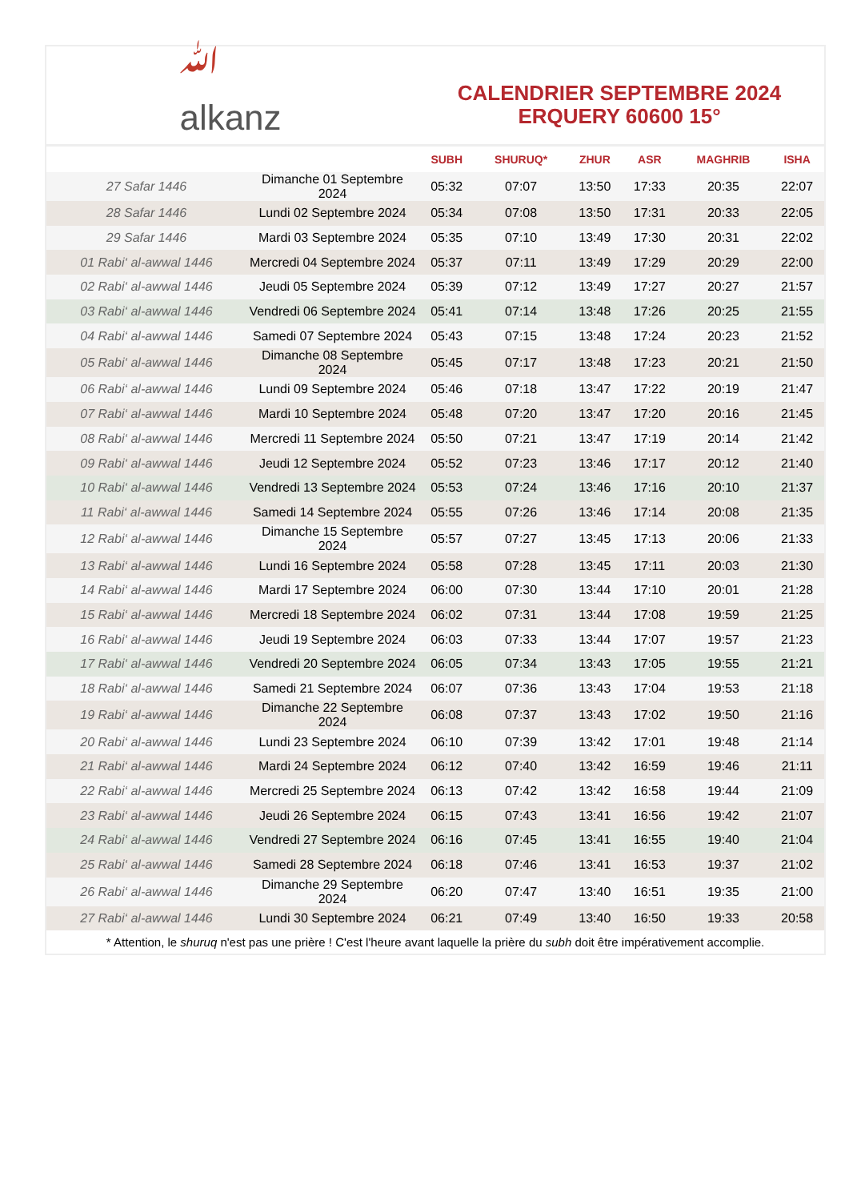ﷲ
alkanz
CALENDRIER SEPTEMBRE 2024
ERQUERY 60600 15°
| | | SUBH | SHURUQ* | ZHUR | ASR | MAGHRIB | ISHA |
| --- | --- | --- | --- | --- | --- | --- | --- |
| 27 Safar 1446 | Dimanche 01 Septembre 2024 | 05:32 | 07:07 | 13:50 | 17:33 | 20:35 | 22:07 |
| 28 Safar 1446 | Lundi 02 Septembre 2024 | 05:34 | 07:08 | 13:50 | 17:31 | 20:33 | 22:05 |
| 29 Safar 1446 | Mardi 03 Septembre 2024 | 05:35 | 07:10 | 13:49 | 17:30 | 20:31 | 22:02 |
| 01 Rabi‘ al-awwal 1446 | Mercredi 04 Septembre 2024 | 05:37 | 07:11 | 13:49 | 17:29 | 20:29 | 22:00 |
| 02 Rabi‘ al-awwal 1446 | Jeudi 05 Septembre 2024 | 05:39 | 07:12 | 13:49 | 17:27 | 20:27 | 21:57 |
| 03 Rabi‘ al-awwal 1446 | Vendredi 06 Septembre 2024 | 05:41 | 07:14 | 13:48 | 17:26 | 20:25 | 21:55 |
| 04 Rabi‘ al-awwal 1446 | Samedi 07 Septembre 2024 | 05:43 | 07:15 | 13:48 | 17:24 | 20:23 | 21:52 |
| 05 Rabi‘ al-awwal 1446 | Dimanche 08 Septembre 2024 | 05:45 | 07:17 | 13:48 | 17:23 | 20:21 | 21:50 |
| 06 Rabi‘ al-awwal 1446 | Lundi 09 Septembre 2024 | 05:46 | 07:18 | 13:47 | 17:22 | 20:19 | 21:47 |
| 07 Rabi‘ al-awwal 1446 | Mardi 10 Septembre 2024 | 05:48 | 07:20 | 13:47 | 17:20 | 20:16 | 21:45 |
| 08 Rabi‘ al-awwal 1446 | Mercredi 11 Septembre 2024 | 05:50 | 07:21 | 13:47 | 17:19 | 20:14 | 21:42 |
| 09 Rabi‘ al-awwal 1446 | Jeudi 12 Septembre 2024 | 05:52 | 07:23 | 13:46 | 17:17 | 20:12 | 21:40 |
| 10 Rabi‘ al-awwal 1446 | Vendredi 13 Septembre 2024 | 05:53 | 07:24 | 13:46 | 17:16 | 20:10 | 21:37 |
| 11 Rabi‘ al-awwal 1446 | Samedi 14 Septembre 2024 | 05:55 | 07:26 | 13:46 | 17:14 | 20:08 | 21:35 |
| 12 Rabi‘ al-awwal 1446 | Dimanche 15 Septembre 2024 | 05:57 | 07:27 | 13:45 | 17:13 | 20:06 | 21:33 |
| 13 Rabi‘ al-awwal 1446 | Lundi 16 Septembre 2024 | 05:58 | 07:28 | 13:45 | 17:11 | 20:03 | 21:30 |
| 14 Rabi‘ al-awwal 1446 | Mardi 17 Septembre 2024 | 06:00 | 07:30 | 13:44 | 17:10 | 20:01 | 21:28 |
| 15 Rabi‘ al-awwal 1446 | Mercredi 18 Septembre 2024 | 06:02 | 07:31 | 13:44 | 17:08 | 19:59 | 21:25 |
| 16 Rabi‘ al-awwal 1446 | Jeudi 19 Septembre 2024 | 06:03 | 07:33 | 13:44 | 17:07 | 19:57 | 21:23 |
| 17 Rabi‘ al-awwal 1446 | Vendredi 20 Septembre 2024 | 06:05 | 07:34 | 13:43 | 17:05 | 19:55 | 21:21 |
| 18 Rabi‘ al-awwal 1446 | Samedi 21 Septembre 2024 | 06:07 | 07:36 | 13:43 | 17:04 | 19:53 | 21:18 |
| 19 Rabi‘ al-awwal 1446 | Dimanche 22 Septembre 2024 | 06:08 | 07:37 | 13:43 | 17:02 | 19:50 | 21:16 |
| 20 Rabi‘ al-awwal 1446 | Lundi 23 Septembre 2024 | 06:10 | 07:39 | 13:42 | 17:01 | 19:48 | 21:14 |
| 21 Rabi‘ al-awwal 1446 | Mardi 24 Septembre 2024 | 06:12 | 07:40 | 13:42 | 16:59 | 19:46 | 21:11 |
| 22 Rabi‘ al-awwal 1446 | Mercredi 25 Septembre 2024 | 06:13 | 07:42 | 13:42 | 16:58 | 19:44 | 21:09 |
| 23 Rabi‘ al-awwal 1446 | Jeudi 26 Septembre 2024 | 06:15 | 07:43 | 13:41 | 16:56 | 19:42 | 21:07 |
| 24 Rabi‘ al-awwal 1446 | Vendredi 27 Septembre 2024 | 06:16 | 07:45 | 13:41 | 16:55 | 19:40 | 21:04 |
| 25 Rabi‘ al-awwal 1446 | Samedi 28 Septembre 2024 | 06:18 | 07:46 | 13:41 | 16:53 | 19:37 | 21:02 |
| 26 Rabi‘ al-awwal 1446 | Dimanche 29 Septembre 2024 | 06:20 | 07:47 | 13:40 | 16:51 | 19:35 | 21:00 |
| 27 Rabi‘ al-awwal 1446 | Lundi 30 Septembre 2024 | 06:21 | 07:49 | 13:40 | 16:50 | 19:33 | 20:58 |
* Attention, le shuruq n'est pas une prière ! C'est l'heure avant laquelle la prière du subh doit être impérativement accomplie.